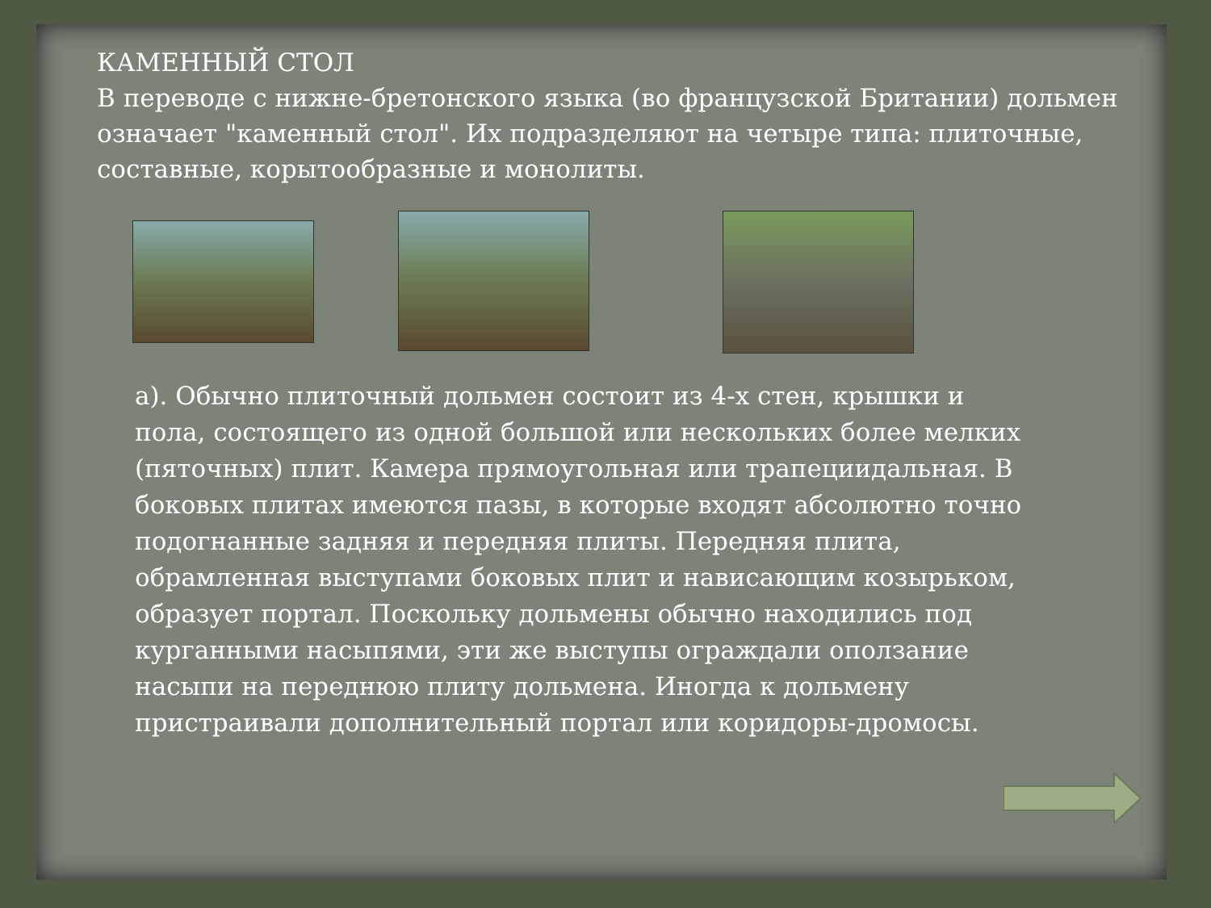КАМЕННЫЙ СТОЛ
В переводе с нижне-бретонского языка (во французской Британии) дольмен означает "каменный стол". Их подразделяют на четыре типа: плиточные, составные, корытообразные и монолиты.
а). Обычно плиточный дольмен состоит из 4-х стен, крышки и пола, состоящего из одной большой или нескольких более мелких (пяточных) плит. Камера прямоугольная или трапециидальная. В боковых плитах имеются пазы, в которые входят абсолютно точно подогнанные задняя и передняя плиты. Передняя плита, обрамленная выступами боковых плит и нависающим козырьком, образует портал. Поскольку дольмены обычно находились под курганными насыпями, эти же выступы ограждали оползание насыпи на переднюю плиту дольмена. Иногда к дольмену пристраивали дополнительный портал или коридоры-дромосы.